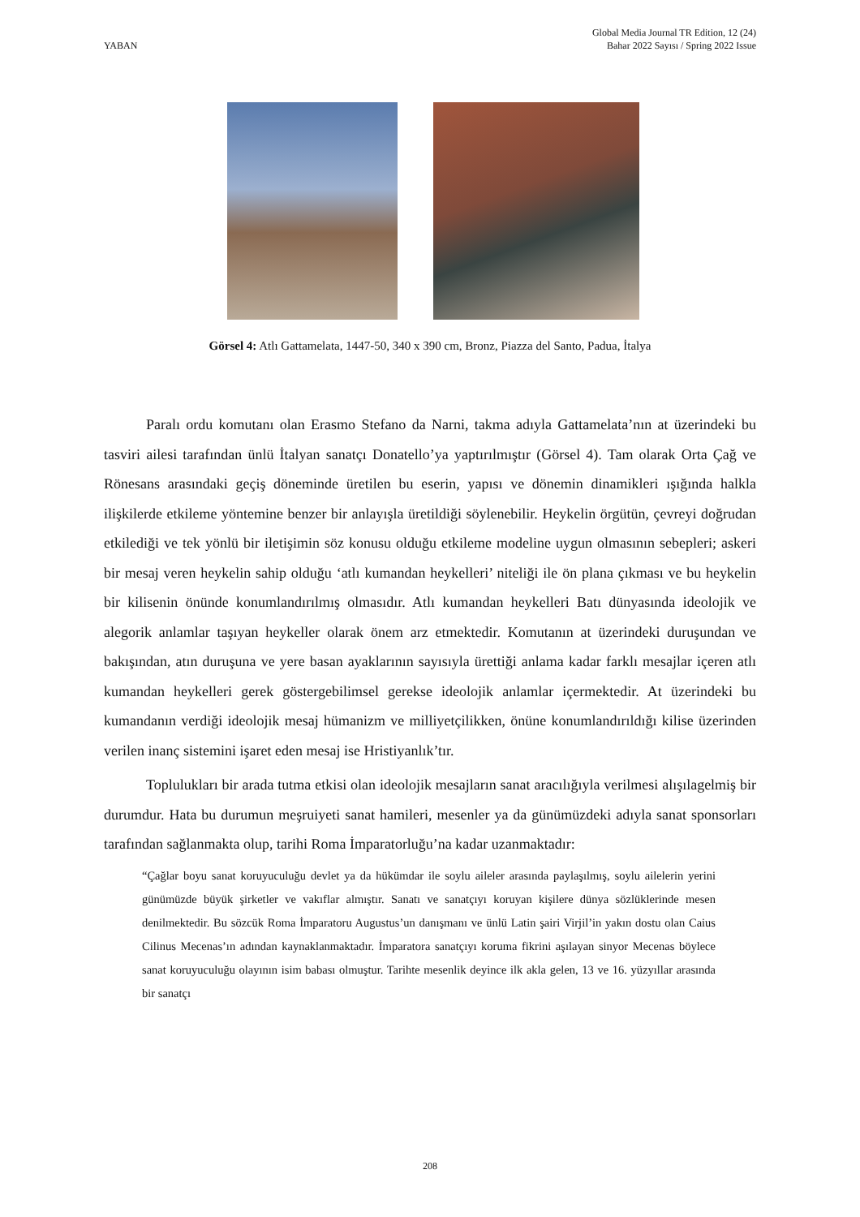YABAN
Global Media Journal TR Edition, 12 (24)
Bahar 2022 Sayısı / Spring 2022 Issue
Görsel 4: Atlı Gattamelata, 1447-50, 340 x 390 cm, Bronz, Piazza del Santo, Padua, İtalya
Paralı ordu komutanı olan Erasmo Stefano da Narni, takma adıyla Gattamelata’nın at üzerindeki bu tasviri ailesi tarafından ünlü İtalyan sanatçı Donatello’ya yaptırılmıştır (Görsel 4). Tam olarak Orta Çağ ve Rönesans arasındaki geçiş döneminde üretilen bu eserin, yapısı ve dönemin dinamikleri ışığında halkla ilişkilerde etkileme yöntemine benzer bir anlayışla üretildiği söylenebilir. Heykelin örgütün, çevreyi doğrudan etkilediği ve tek yönlü bir iletişimin söz konusu olduğu etkileme modeline uygun olmasının sebepleri; askeri bir mesaj veren heykelin sahip olduğu ‘atlı kumandan heykelleri’ niteliği ile ön plana çıkması ve bu heykelin bir kilisenin önünde konumlandırılmış olmasıdır. Atlı kumandan heykelleri Batı dünyasında ideolojik ve alegorik anlamlar taşıyan heykeller olarak önem arz etmektedir. Komutanın at üzerindeki duruşundan ve bakışından, atın duruşuna ve yere basan ayaklarının sayısıyla ürettiği anlama kadar farklı mesajlar içeren atlı kumandan heykelleri gerek göstergebilimsel gerekse ideolojik anlamlar içermektedir. At üzerindeki bu kumandanın verdiği ideolojik mesaj hümanizm ve milliyetçilikken, önüne konumlandırıldığı kilise üzerinden verilen inanç sistemini işaret eden mesaj ise Hristiyanlık’tır.
Toplulukları bir arada tutma etkisi olan ideolojik mesajların sanat aracılığıyla verilmesi alışılagelmiş bir durumdur. Hata bu durumun meşruiyeti sanat hamileri, mesenler ya da günümüzdeki adıyla sanat sponsorları tarafından sağlanmakta olup, tarihi Roma İmparatorluğu’na kadar uzanmaktadır:
“Çağlar boyu sanat koruyuculuğu devlet ya da hükümdar ile soylu aileler arasında paylaşılmış, soylu ailelerin yerini günümüzde büyük şirketler ve vakıflar almıştır. Sanatı ve sanatçıyı koruyan kişilere dünya sözlüklerinde mesen denilmektedir. Bu sözcük Roma İmparatoru Augustus’un danışmanı ve ünlü Latin şairi Virjil’in yakın dostu olan Caius Cilinus Mecenas’ın adından kaynaklanmaktadır. İmparatora sanatçıyı koruma fikrini aşılayan sinyor Mecenas böylece sanat koruyuculuğu olayının isim babası olmuştur. Tarihte mesenlik deyince ilk akla gelen, 13 ve 16. yüzyıllar arasında bir sanatçı
208